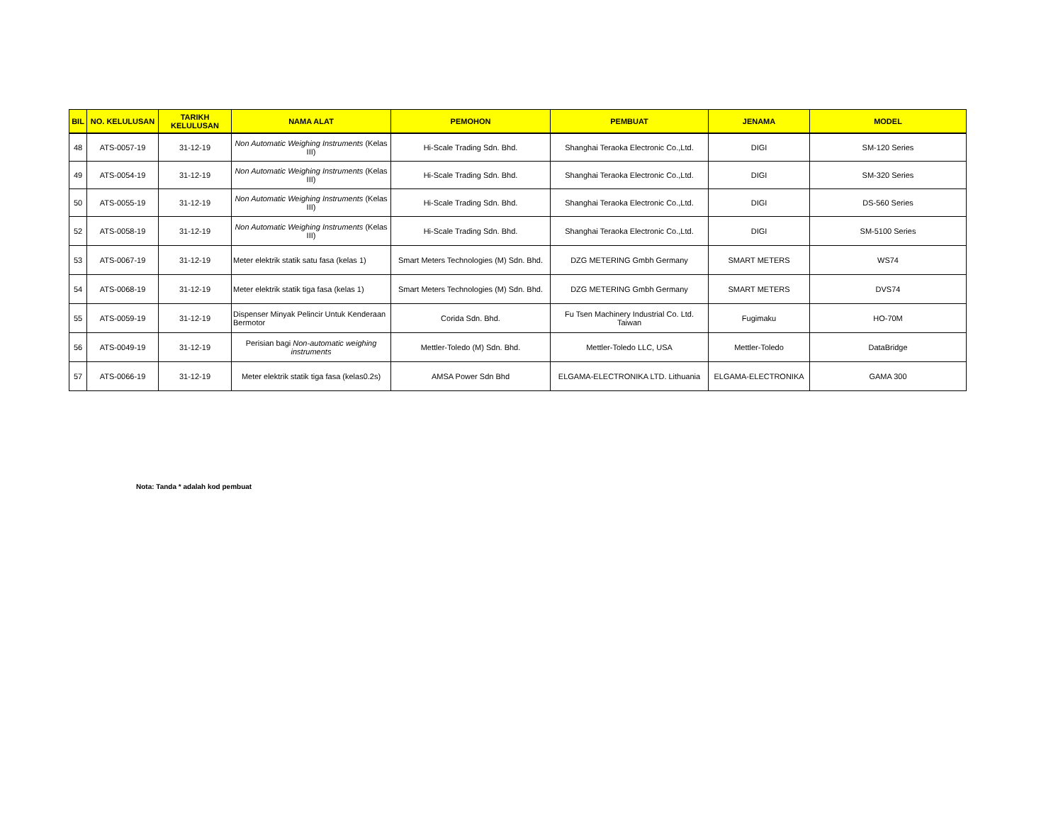| BIL | NO. KELULUSAN | TARIKH KELULUSAN | NAMA ALAT | PEMOHON | PEMBUAT | JENAMA | MODEL |
| --- | --- | --- | --- | --- | --- | --- | --- |
| 48 | ATS-0057-19 | 31-12-19 | Non Automatic Weighing Instruments (Kelas III) | Hi-Scale Trading Sdn. Bhd. | Shanghai Teraoka Electronic Co.,Ltd. | DIGI | SM-120 Series |
| 49 | ATS-0054-19 | 31-12-19 | Non Automatic Weighing Instruments (Kelas III) | Hi-Scale Trading Sdn. Bhd. | Shanghai Teraoka Electronic Co.,Ltd. | DIGI | SM-320 Series |
| 50 | ATS-0055-19 | 31-12-19 | Non Automatic Weighing Instruments (Kelas III) | Hi-Scale Trading Sdn. Bhd. | Shanghai Teraoka Electronic Co.,Ltd. | DIGI | DS-560 Series |
| 52 | ATS-0058-19 | 31-12-19 | Non Automatic Weighing Instruments (Kelas III) | Hi-Scale Trading Sdn. Bhd. | Shanghai Teraoka Electronic Co.,Ltd. | DIGI | SM-5100 Series |
| 53 | ATS-0067-19 | 31-12-19 | Meter elektrik statik satu fasa (kelas 1) | Smart Meters Technologies (M) Sdn. Bhd. | DZG METERING Gmbh Germany | SMART METERS | WS74 |
| 54 | ATS-0068-19 | 31-12-19 | Meter elektrik statik tiga fasa (kelas 1) | Smart Meters Technologies (M) Sdn. Bhd. | DZG METERING Gmbh Germany | SMART METERS | DVS74 |
| 55 | ATS-0059-19 | 31-12-19 | Dispenser Minyak Pelincir Untuk Kenderaan Bermotor | Corida Sdn. Bhd. | Fu Tsen Machinery Industrial Co. Ltd. Taiwan | Fugimaku | HO-70M |
| 56 | ATS-0049-19 | 31-12-19 | Perisian bagi Non-automatic weighing instruments | Mettler-Toledo (M) Sdn. Bhd. | Mettler-Toledo LLC, USA | Mettler-Toledo | DataBridge |
| 57 | ATS-0066-19 | 31-12-19 | Meter elektrik statik tiga fasa (kelas0.2s) | AMSA Power Sdn Bhd | ELGAMA-ELECTRONIKA LTD. Lithuania | ELGAMA-ELECTRONIKA | GAMA 300 |
Nota: Tanda * adalah kod pembuat